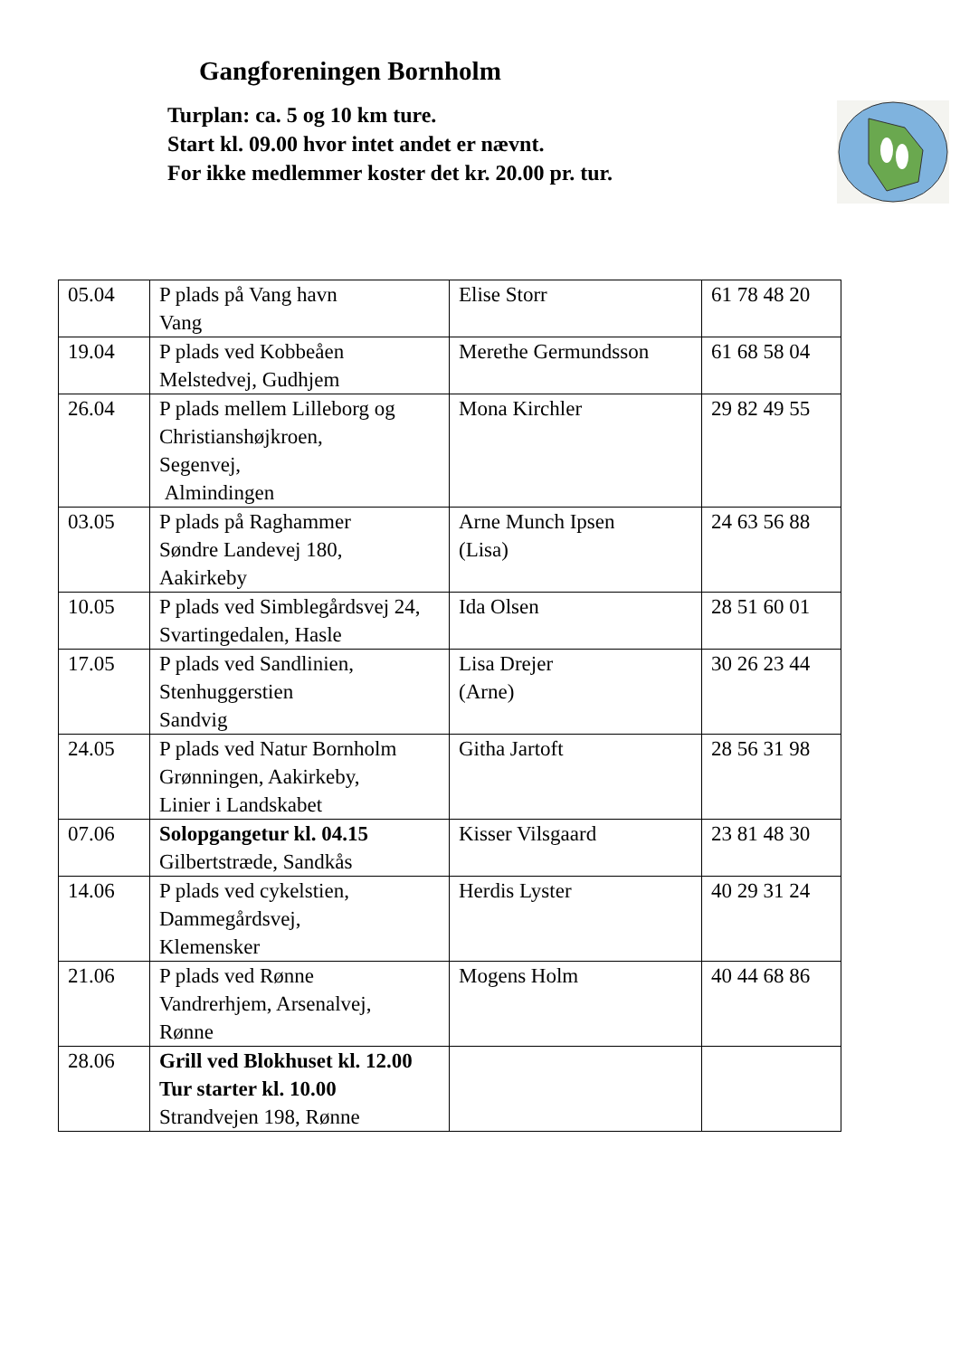Gangforeningen Bornholm
Turplan: ca. 5 og 10 km ture.
Start kl. 09.00 hvor intet andet er nævnt.
For ikke medlemmer koster det kr. 20.00 pr. tur.
| 05.04 | P plads på Vang havn Vang | Elise Storr | 61 78 48 20 |
| 19.04 | P plads ved Kobbeåen Melstedvej, Gudhjem | Merethe Germundsson | 61 68 58 04 |
| 26.04 | P plads mellem Lilleborg og Christianshøjkroen, Segenvej, Almindingen | Mona Kirchler | 29 82 49 55 |
| 03.05 | P plads på Raghammer Søndre Landevej 180, Aakirkeby | Arne Munch Ipsen (Lisa) | 24 63 56 88 |
| 10.05 | P plads ved Simblegårdsvej 24, Svartingedalen, Hasle | Ida Olsen | 28 51 60 01 |
| 17.05 | P plads ved Sandlinien, Stenhuggerstien Sandvig | Lisa Drejer (Arne) | 30 26 23 44 |
| 24.05 | P plads ved Natur Bornholm Grønningen, Aakirkeby, Linier i Landskabet | Githa Jartoft | 28 56 31 98 |
| 07.06 | Solopgangetur kl. 04.15 Gilbertstræde, Sandkås | Kisser Vilsgaard | 23 81 48 30 |
| 14.06 | P plads ved cykelstien, Dammegårdsvej, Klemensker | Herdis Lyster | 40 29 31 24 |
| 21.06 | P plads ved Rønne Vandrerhjem, Arsenalvej, Rønne | Mogens Holm | 40 44 68 86 |
| 28.06 | Grill ved Blokhuset kl. 12.00 Tur starter kl. 10.00 Strandvejen 198, Rønne | | |